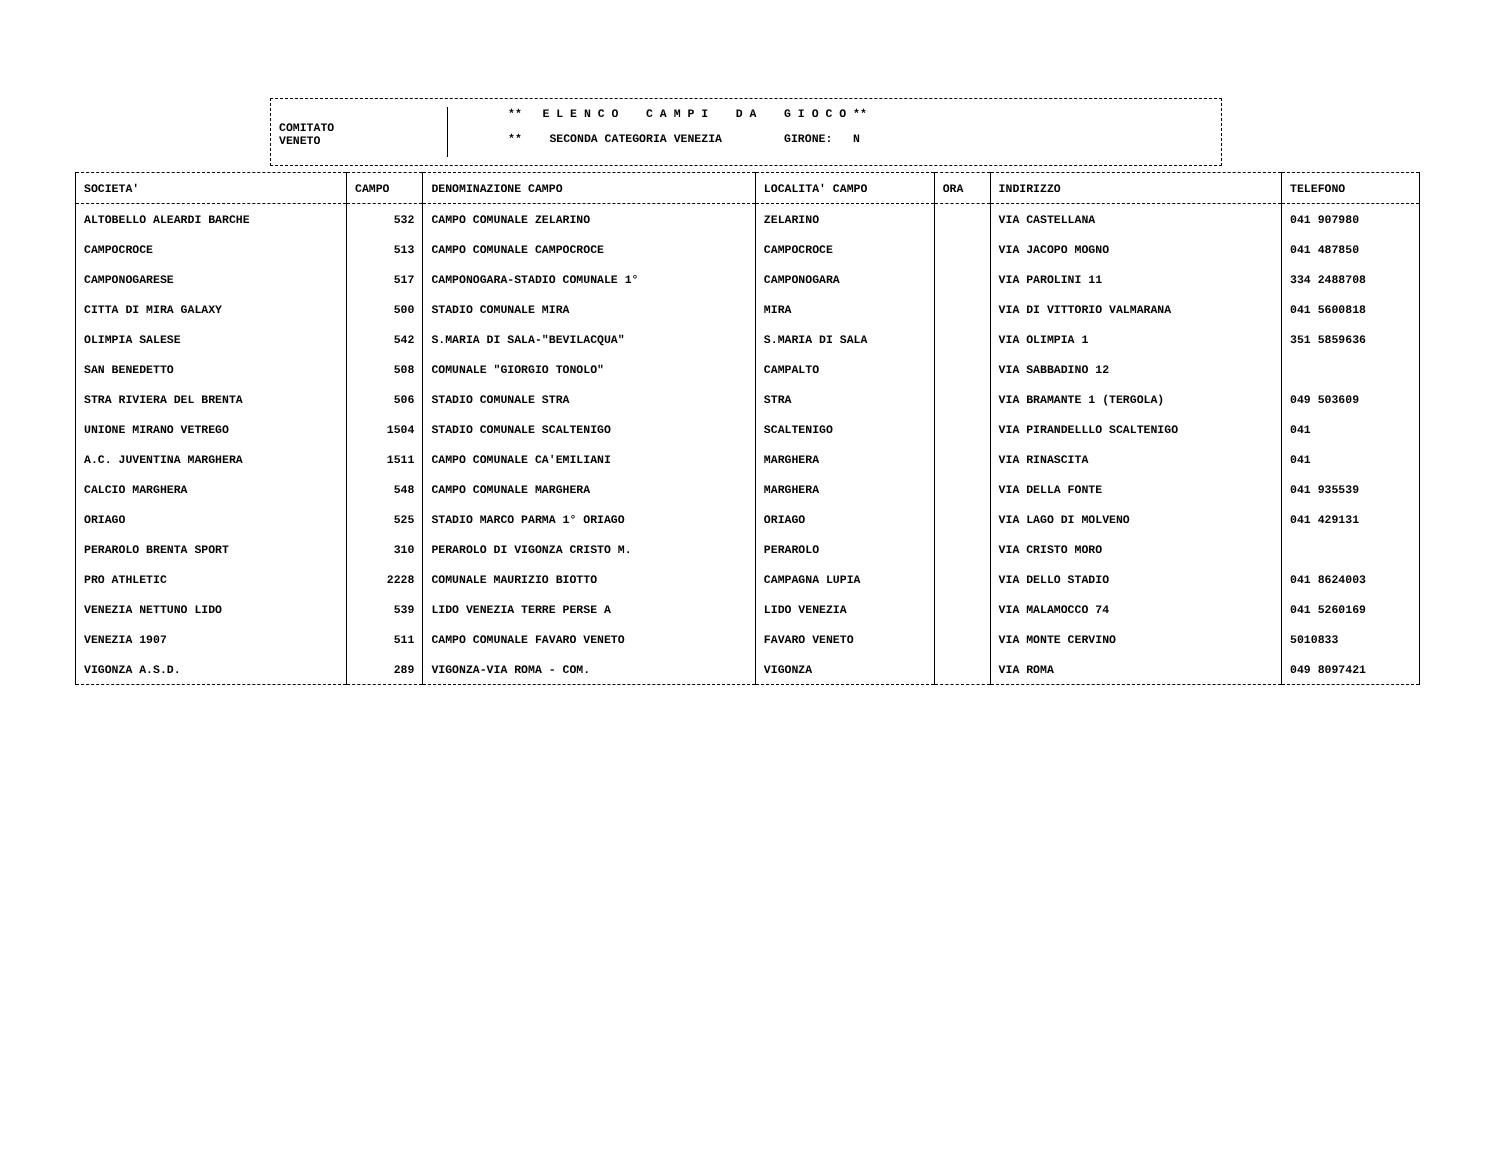COMITATO
VENETO
** E L E N C O C A M P I D A G I O C O **
** SECONDA CATEGORIA VENEZIA GIRONE: N
| SOCIETA' | CAMPO | DENOMINAZIONE CAMPO | LOCALITA' CAMPO | ORA | INDIRIZZO | TELEFONO |
| --- | --- | --- | --- | --- | --- | --- |
| ALTOBELLO ALEARDI BARCHE | 532 | CAMPO COMUNALE ZELARINO | ZELARINO | | VIA CASTELLANA | 041 907980 |
| CAMPOCROCE | 513 | CAMPO COMUNALE CAMPOCROCE | CAMPOCROCE | | VIA JACOPO MOGNO | 041 487850 |
| CAMPONOGARESE | 517 | CAMPONOGARA-STADIO COMUNALE 1° | CAMPONOGARA | | VIA PAROLINI 11 | 334 2488708 |
| CITTA DI MIRA GALAXY | 500 | STADIO COMUNALE MIRA | MIRA | | VIA DI VITTORIO VALMARANA | 041 5600818 |
| OLIMPIA SALESE | 542 | S.MARIA DI SALA-"BEVILACQUA" | S.MARIA DI SALA | | VIA OLIMPIA 1 | 351 5859636 |
| SAN BENEDETTO | 508 | COMUNALE "GIORGIO TONOLO" | CAMPALTO | | VIA SABBADINO 12 | |
| STRA RIVIERA DEL BRENTA | 506 | STADIO COMUNALE STRA | STRA | | VIA BRAMANTE 1 (TERGOLA) | 049 503609 |
| UNIONE MIRANO VETREGO | 1504 | STADIO COMUNALE SCALTENIGO | SCALTENIGO | | VIA PIRANDELLLO SCALTENIGO | 041 |
| A.C. JUVENTINA MARGHERA | 1511 | CAMPO COMUNALE CA'EMILIANI | MARGHERA | | VIA RINASCITA | 041 |
| CALCIO MARGHERA | 548 | CAMPO COMUNALE MARGHERA | MARGHERA | | VIA DELLA FONTE | 041 935539 |
| ORIAGO | 525 | STADIO MARCO PARMA 1° ORIAGO | ORIAGO | | VIA LAGO DI MOLVENO | 041 429131 |
| PERAROLO BRENTA SPORT | 310 | PERAROLO DI VIGONZA CRISTO M. | PERAROLO | | VIA CRISTO MORO | |
| PRO ATHLETIC | 2228 | COMUNALE MAURIZIO BIOTTO | CAMPAGNA LUPIA | | VIA DELLO STADIO | 041 8624003 |
| VENEZIA NETTUNO LIDO | 539 | LIDO VENEZIA TERRE PERSE A | LIDO VENEZIA | | VIA MALAMOCCO 74 | 041 5260169 |
| VENEZIA 1907 | 511 | CAMPO COMUNALE FAVARO VENETO | FAVARO VENETO | | VIA MONTE CERVINO | 5010833 |
| VIGONZA A.S.D. | 289 | VIGONZA-VIA ROMA - COM. | VIGONZA | | VIA ROMA | 049 8097421 |